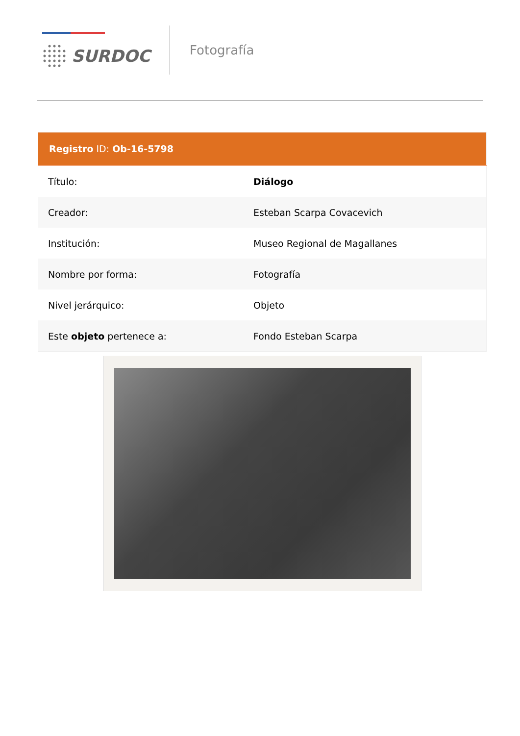SURDOC
Fotografía
| Registro ID: Ob-16-5798 | |
| --- | --- |
| Título: | Diálogo |
| Creador: | Esteban Scarpa Covacevich |
| Institución: | Museo Regional de Magallanes |
| Nombre por forma: | Fotografía |
| Nivel jerárquico: | Objeto |
| Este objeto pertenece a: | Fondo Esteban Scarpa |